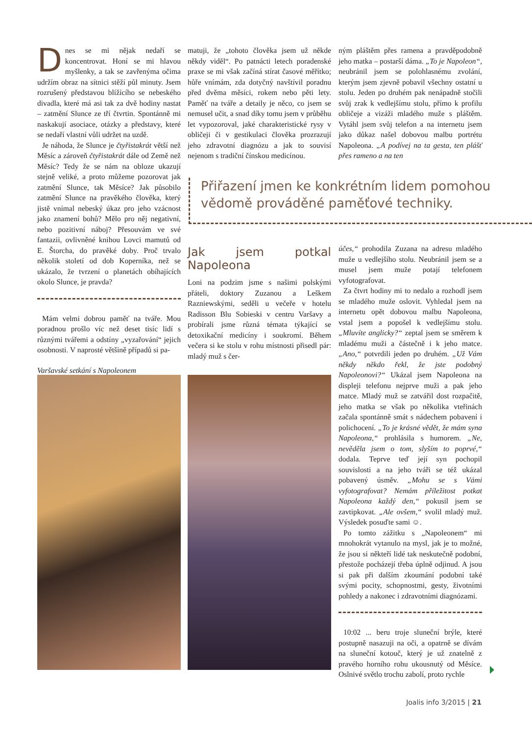Dnes se mi nějak nedaří se koncentrovat. Honí se mi hlavou myšlenky, a tak se zavřenýma očima udržím obraz na sítnici stěží půl minuty. Jsem rozrušený představou blížícího se nebeského divadla, které má asi tak za dvě hodiny nastat – zatmění Slunce ze tří čtvrtin. Spontánně mi naskakují asociace, otázky a představy, které se nedaří vlastní vůli udržet na uzdě.
Je náhoda, že Slunce je čtyřistakrát větší než Měsíc a zároveň čtyřistakrát dále od Země než Měsíc? Tedy že se nám na obloze ukazují stejně veliké, a proto můžeme pozorovat jak zatmění Slunce, tak Měsíce? Jak působilo zatmění Slunce na pravěkého člověka, který jistě vnímal nebeský úkaz pro jeho vzácnost jako znamení bohů? Mělo pro něj negativní, nebo pozitivní náboj? Přesouvám ve své fantazii, ovlivněné knihou Lovci mamutů od E. Štorcha, do pravěké doby. Proč trvalo několik století od dob Koperníka, než se ukázalo, že tvrzení o planetách obíhajících okolo Slunce, je pravda?
Mám velmi dobrou paměť na tváře. Mou poradnou prošlo víc než deset tisíc lidí s různými tvářemi a odstíny „vyzařování“ jejich osobnosti. V naprosté většině případů si pa-
Varšavské setkání s Napoleonem
matuji, že „tohoto člověka jsem už někde někdy viděl“. Po patnácti letech poradenské praxe se mi však začíná stírat časové měřítko; hůře vnímám, zda dotyčný navštívil poradnu před dvěma měsíci, rokem nebo pěti lety. Paměť na tváře a detaily je něco, co jsem se nemusel učit, a snad díky tomu jsem v průběhu let vypozoroval, jaké charakteristické rysy v obličeji či v gestikulaci člověka prozrazují jeho zdravotní diagnózu a jak to souvisí nejenom s tradiční čínskou medicínou.
ným pláštěm přes ramena a pravděpodobně jeho matka – postarší dáma. „To je Napoleon“, neubránil jsem se polohlasnému zvolání, kterým jsem zjevně pobavil všechny ostatní u stolu. Jeden po druhém pak nenápadně stočili svůj zrak k vedlejšímu stolu, přímo k profilu obličeje a vizáži mladého muže s pláštěm. Vytáhl jsem svůj telefon a na internetu jsem jako důkaz našel dobovou malbu portrétu Napoleona. „A podívej na ta gesta, ten plášť přes rameno a na ten
Přiřazení jmen ke konkrétním lidem pomohou vědomě prováděné paměťové techniky.
Jak jsem potkal Napoleona
Loni na podzim jsme s našimi polskými přáteli, doktory Zuzanou a Leškem Razniewskými, seděli u večeře v hotelu Radisson Blu Sobieski v centru Varšavy a probírali jsme různá témata týkající se detoxikační medicíny i soukromí. Během večera si ke stolu v rohu místnosti přisedl pár: mladý muž s čer-
účes,“ prohodila Zuzana na adresu mladého muže u vedlejšího stolu. Neubránil jsem se a musel jsem muže potají telefonem vyfotografovat.
Za čtvrt hodiny mi to nedalo a rozhodl jsem se mladého muže oslovit. Vyhledal jsem na internetu opět dobovou malbu Napoleona, vstal jsem a popošel k vedlejšímu stolu. „Mluvíte anglicky?“ zeptal jsem se směrem k mladému muži a částečně i k jeho matce. „Ano,“ potvrdili jeden po druhém. „Už Vám někdy někdo řekl, že jste podobný Napoleonovi?“ Ukázal jsem Napoleona na displeji telefonu nejprve muži a pak jeho matce. Mladý muž se zatvářil dost rozpačitě, jeho matka se však po několika vteřinách začala spontánně smát s nádechem pobavení i polichocení. „To je krásné vědět, že mám syna Napoleona,“ prohlásila s humorem. „Ne, nevěděla jsem o tom, slyším to poprvé,“ dodala. Teprve teď její syn pochopil souvislosti a na jeho tváři se též ukázal pobavený úsměv. „Mohu se s Vámi vyfotografovat? Nemám příležitost potkat Napoleona každý den,“ pokusil jsem se zavtipkovat. „Ale ovšem,“ svolil mladý muž. Výsledek posuďte sami ☺.
Po tomto zážitku s „Napoleonem“ mi mnohokrát vytanulo na mysl, jak je to možné, že jsou si někteří lidé tak neskutečně podobní, přestože pocházejí třeba úplně odjinud. A jsou si pak při dalším zkoumání podobní také svými pocity, schopnostmi, gesty, životními pohledy a nakonec i zdravotními diagnózami.
10:02 ... beru troje sluneční brýle, které postupně nasazuji na oči, a opatrně se dívám na sluneční kotouč, který je už znatelně z pravého horního rohu ukousnutý od Měsíce. Oslnivé světlo trochu zabolí, proto rychle
Joalis info 3/2015 | 21